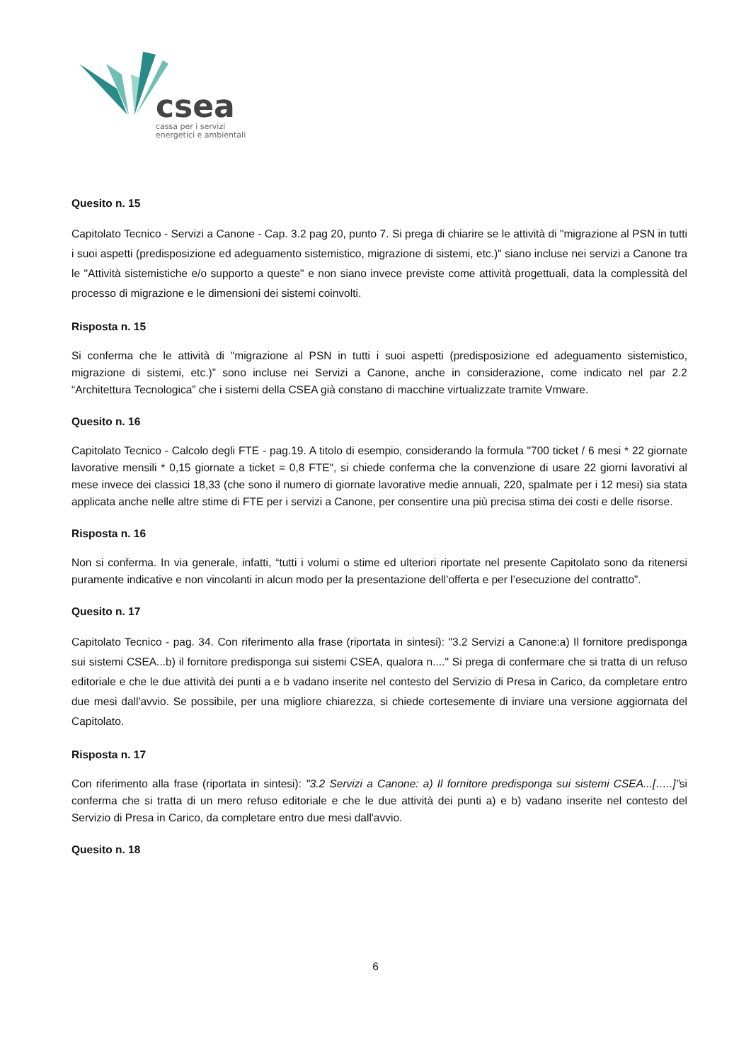csea
cassa per i servizi
energetici e ambientali
Quesito n. 15
Capitolato Tecnico - Servizi a Canone - Cap. 3.2 pag 20, punto 7. Si prega di chiarire se le attività di "migrazione al PSN in tutti i suoi aspetti (predisposizione ed adeguamento sistemistico, migrazione di sistemi, etc.)" siano incluse nei servizi a Canone tra le "Attività sistemistiche e/o supporto a queste" e non siano invece previste come attività progettuali, data la complessità del processo di migrazione e le dimensioni dei sistemi coinvolti.
Risposta n. 15
Si conferma che le attività di "migrazione al PSN in tutti i suoi aspetti (predisposizione ed adeguamento sistemistico, migrazione di sistemi, etc.)” sono incluse nei Servizi a Canone, anche in considerazione, come indicato nel par 2.2 “Architettura Tecnologica” che i sistemi della CSEA già constano di macchine virtualizzate tramite Vmware.
Quesito n. 16
Capitolato Tecnico - Calcolo degli FTE - pag.19. A titolo di esempio, considerando la formula "700 ticket / 6 mesi * 22 giornate lavorative mensili * 0,15 giornate a ticket = 0,8 FTE", si chiede conferma che la convenzione di usare 22 giorni lavorativi al mese invece dei classici 18,33 (che sono il numero di giornate lavorative medie annuali, 220, spalmate per i 12 mesi) sia stata applicata anche nelle altre stime di FTE per i servizi a Canone, per consentire una più precisa stima dei costi e delle risorse.
Risposta n. 16
Non si conferma. In via generale, infatti, “tutti i volumi o stime ed ulteriori riportate nel presente Capitolato sono da ritenersi puramente indicative e non vincolanti in alcun modo per la presentazione dell’offerta e per l’esecuzione del contratto”.
Quesito n. 17
Capitolato Tecnico - pag. 34. Con riferimento alla frase (riportata in sintesi): "3.2 Servizi a Canone:a) Il fornitore predisponga sui sistemi CSEA...b) il fornitore predisponga sui sistemi CSEA, qualora n...." Si prega di confermare che si tratta di un refuso editoriale e che le due attività dei punti a e b vadano inserite nel contesto del Servizio di Presa in Carico, da completare entro due mesi dall'avvio. Se possibile, per una migliore chiarezza, si chiede cortesemente di inviare una versione aggiornata del Capitolato.
Risposta n. 17
Con riferimento alla frase (riportata in sintesi): "3.2 Servizi a Canone: a) Il fornitore predisponga sui sistemi CSEA...[…..]”si conferma che si tratta di un mero refuso editoriale e che le due attività dei punti a) e b) vadano inserite nel contesto del Servizio di Presa in Carico, da completare entro due mesi dall'avvio.
Quesito n. 18
6